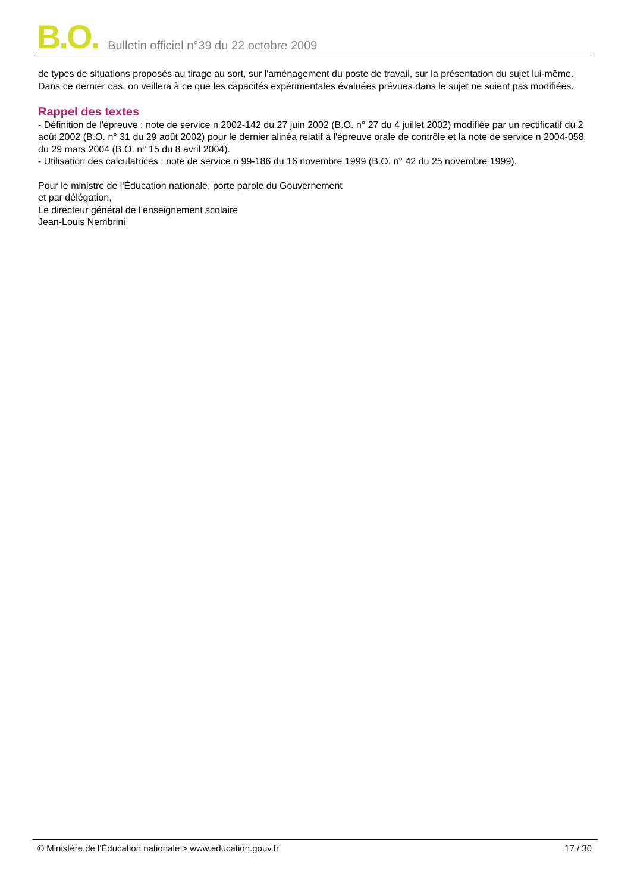B.O. Bulletin officiel n°39 du 22 octobre 2009
de types de situations proposés au tirage au sort, sur l'aménagement du poste de travail, sur la présentation du sujet lui-même. Dans ce dernier cas, on veillera à ce que les capacités expérimentales évaluées prévues dans le sujet ne soient pas modifiées.
Rappel des textes
- Définition de l'épreuve : note de service n 2002-142 du 27 juin 2002 (B.O. n° 27 du 4 juillet 2002) modifiée par un rectificatif du 2 août 2002 (B.O. n° 31 du 29 août 2002) pour le dernier alinéa relatif à l'épreuve orale de contrôle et la note de service n 2004-058 du 29 mars 2004 (B.O. n° 15 du 8 avril 2004).
- Utilisation des calculatrices : note de service n 99-186 du 16 novembre 1999 (B.O. n° 42 du 25 novembre 1999).
Pour le ministre de l'Éducation nationale, porte parole du Gouvernement
et par délégation,
Le directeur général de l’enseignement scolaire
Jean-Louis Nembrini
© Ministère de l'Éducation nationale > www.education.gouv.fr 17 / 30